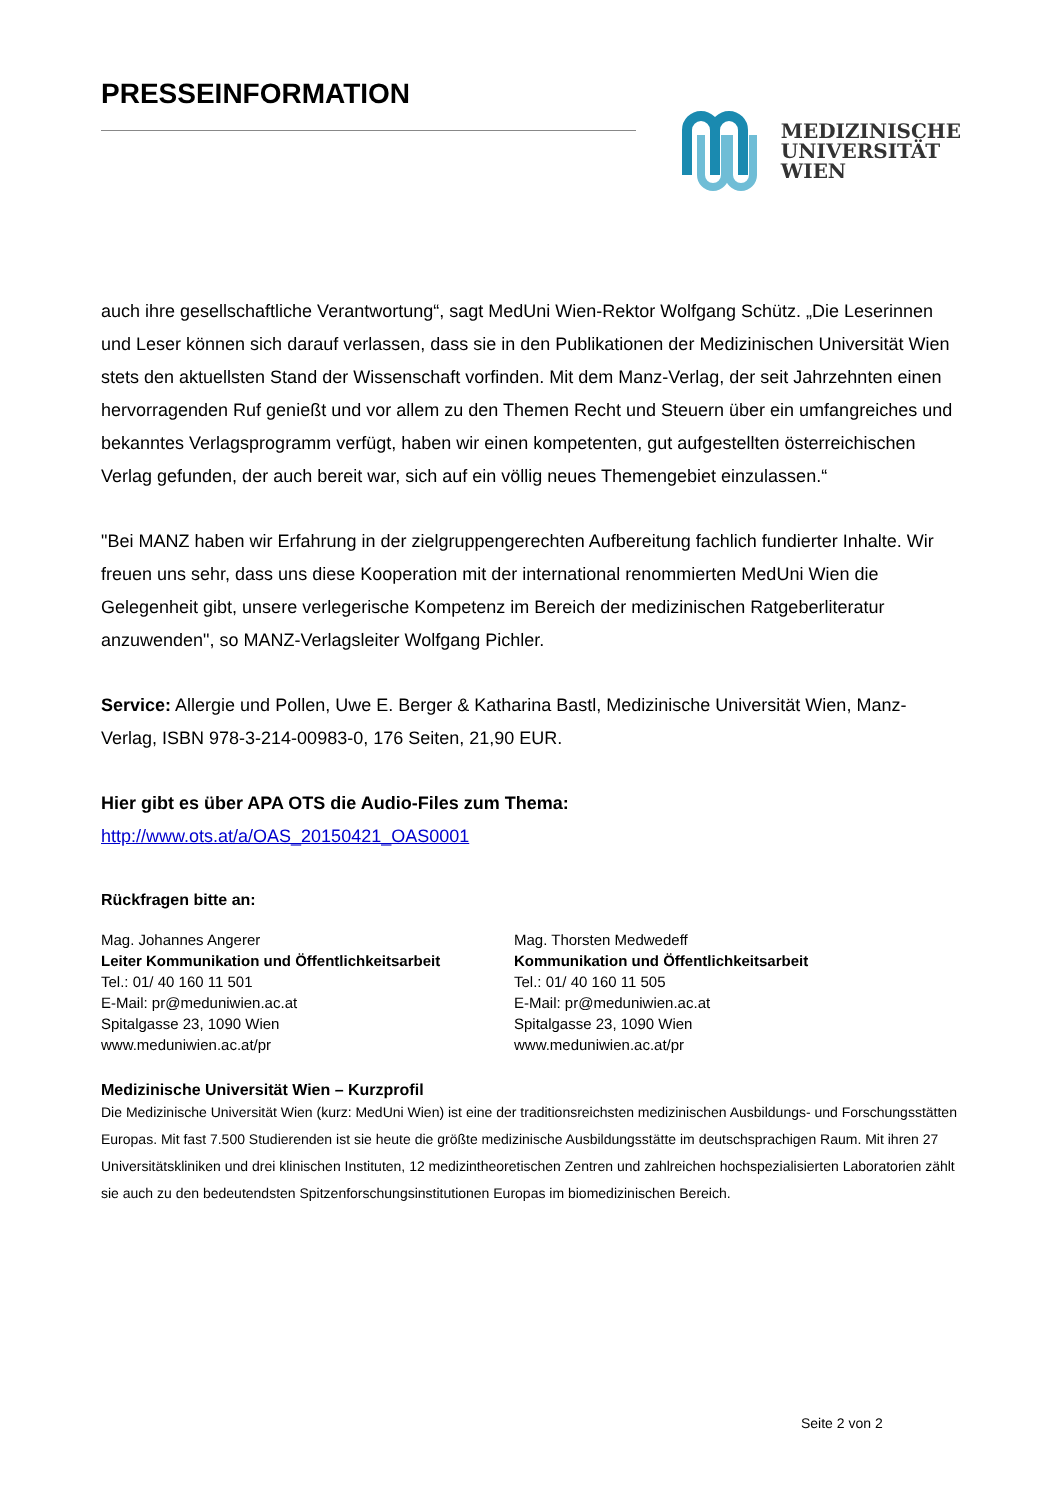PRESSEINFORMATION
MEDIZINISCHE
UNIVERSITÄT
WIEN
auch ihre gesellschaftliche Verantwortung“, sagt MedUni Wien-Rektor Wolfgang Schütz. „Die Leserinnen und Leser können sich darauf verlassen, dass sie in den Publikationen der Medizinischen Universität Wien stets den aktuellsten Stand der Wissenschaft vorfinden. Mit dem Manz-Verlag, der seit Jahrzehnten einen hervorragenden Ruf genießt und vor allem zu den Themen Recht und Steuern über ein umfangreiches und bekanntes Verlagsprogramm verfügt, haben wir einen kompetenten, gut aufgestellten österreichischen Verlag gefunden, der auch bereit war, sich auf ein völlig neues Themengebiet einzulassen.“
"Bei MANZ haben wir Erfahrung in der zielgruppengerechten Aufbereitung fachlich fundierter Inhalte. Wir freuen uns sehr, dass uns diese Kooperation mit der international renommierten MedUni Wien die Gelegenheit gibt, unsere verlegerische Kompetenz im Bereich der medizinischen Ratgeberliteratur anzuwenden", so MANZ-Verlagsleiter Wolfgang Pichler.
Service: Allergie und Pollen, Uwe E. Berger & Katharina Bastl, Medizinische Universität Wien, Manz-Verlag, ISBN 978-3-214-00983-0, 176 Seiten, 21,90 EUR.
Hier gibt es über APA OTS die Audio-Files zum Thema:
http://www.ots.at/a/OAS_20150421_OAS0001
Rückfragen bitte an:
Mag. Johannes Angerer
Leiter Kommunikation und Öffentlichkeitsarbeit
Tel.: 01/ 40 160 11 501
E-Mail: pr@meduniwien.ac.at
Spitalgasse 23, 1090 Wien
www.meduniwien.ac.at/pr
Mag. Thorsten Medwedeff
Kommunikation und Öffentlichkeitsarbeit
Tel.: 01/ 40 160 11 505
E-Mail: pr@meduniwien.ac.at
Spitalgasse 23, 1090 Wien
www.meduniwien.ac.at/pr
Medizinische Universität Wien – Kurzprofil
Die Medizinische Universität Wien (kurz: MedUni Wien) ist eine der traditionsreichsten medizinischen Ausbildungs- und Forschungsstätten Europas. Mit fast 7.500 Studierenden ist sie heute die größte medizinische Ausbildungsstätte im deutschsprachigen Raum. Mit ihren 27 Universitätskliniken und drei klinischen Instituten, 12 medizintheoretischen Zentren und zahlreichen hochspezialisierten Laboratorien zählt sie auch zu den bedeutendsten Spitzenforschungsinstitutionen Europas im biomedizinischen Bereich.
Seite 2 von 2